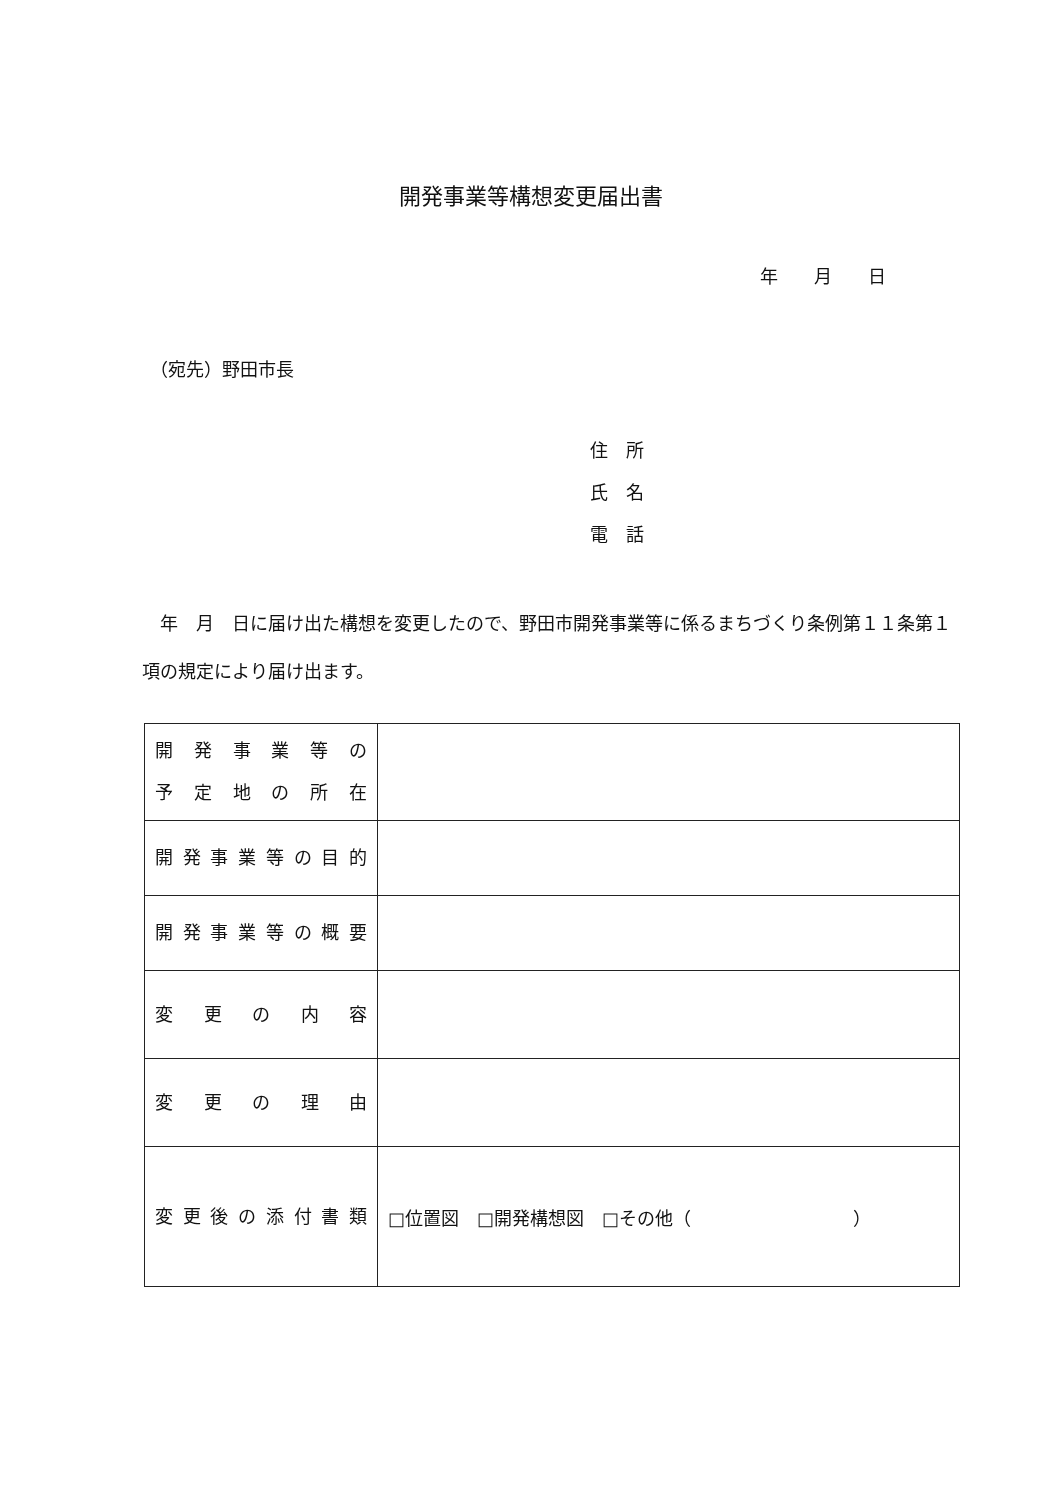開発事業等構想変更届出書
年　　月　　日
（宛先）野田市長
住　所
氏　名
電　話
　年　月　日に届け出た構想を変更したので、野田市開発事業等に係るまちづくり条例第１１条第１項の規定により届け出ます。
| 開発事業等の 予定地の所在 | |
| 開発事業等の目的 | |
| 開発事業等の概要 | |
| 変更の内容 | |
| 変更の理由 | |
| 変更後の添付書類 | □位置図 □開発構想図 □その他（ ） |